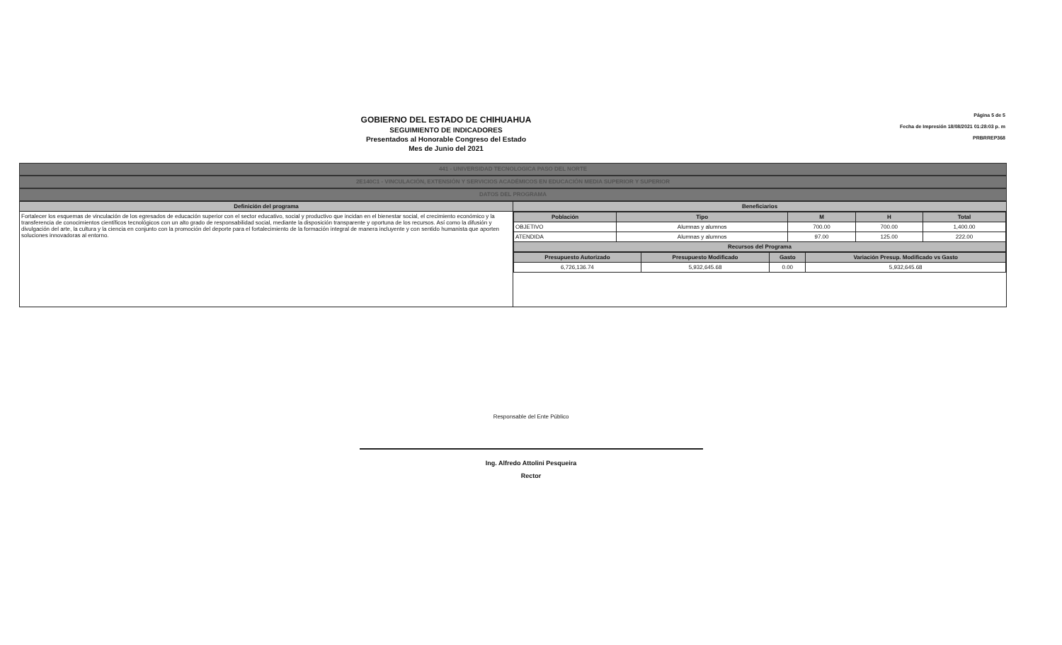GOBIERNO DEL ESTADO DE CHIHUAHUA
SEGUIMIENTO DE INDICADORES
Presentados al Honorable Congreso del Estado
Mes de Junio del 2021
Página 5 de 5
Fecha de Impresión 18/08/2021 01:28:03 p. m
PRBRREP368
441 - UNIVERSIDAD TECNOLOGICA PASO DEL NORTE
2E140C1 - VINCULACIÓN, EXTENSIÓN Y SERVICIOS ACADÉMICOS EN EDUCACIÓN MEDIA SUPERIOR Y SUPERIOR
DATOS DEL PROGRAMA
| Definición del programa | Beneficiarios |
| --- | --- |
| Fortalecer los esquemas de vinculación de los egresados de educación superior con el sector educativo, social y productivo que incidan en el bienestar social, el crecimiento económico y la transferencia de conocimientos científicos tecnológicos con un alto grado de responsabilidad social, mediante la disposición transparente y oportuna de los recursos. Así como la difusión y divulgación del arte, la cultura y la ciencia en conjunto con la promoción del deporte para el fortalecimiento de la formación integral de manera incluyente y con sentido humanista que aporten soluciones innovadoras al entorno. | / Población / Tipo / M / H / Total / / --- / --- / --- / --- / --- / / OBJETIVO / Alumnas y alumnos / 700.00 / 700.00 / 1,400.00 / / ATENDIDA / Alumnas y alumnos / 97.00 / 125.00 / 222.00 / / Recursos del Programa / / / / / / Presupuesto Autorizado / Presupuesto Modificado / Gasto / Variación Presup. Modificado vs Gasto / / --- / --- / --- / --- / / 6,726,136.74 / 5,932,645.68 / 0.00 / 5,932,645.68 / |
Responsable del Ente Público
Ing. Alfredo Attolini Pesqueira
Rector